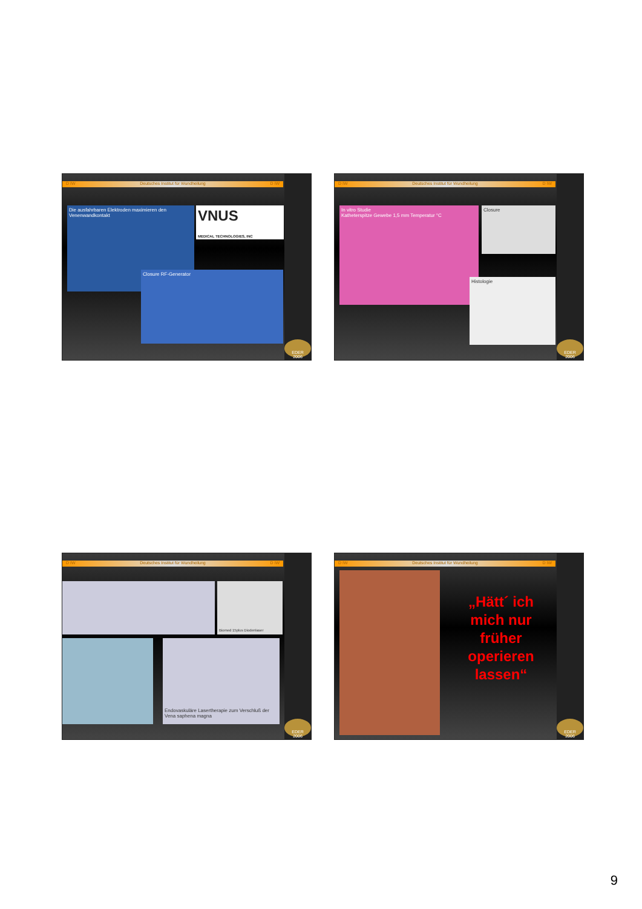D IW Deutsches Institut für Wundheilung D IW
EDER
2006
Die ausfahrbaren Elektroden maximieren den Venenwandkontakt
VNUS
MEDICAL TECHNOLOGIES, INC
Closure RF-Generator
D IW Deutsches Institut für Wundheilung D IW
EDER
2006
In vitro Studie
Katheterspitze Gewebe 1,5 mm Temperatur °C
Closure
Histologie
D IW Deutsches Institut für Wundheilung D IW
EDER
2006
Biomed 15plus Diodenlaser
Endovaskuläre Lasertherapie zum Verschluß der Vena saphena magna
D IW Deutsches Institut für Wundheilung D IW
EDER
2006
„Hätt´ ich mich nur früher operieren lassen“
9